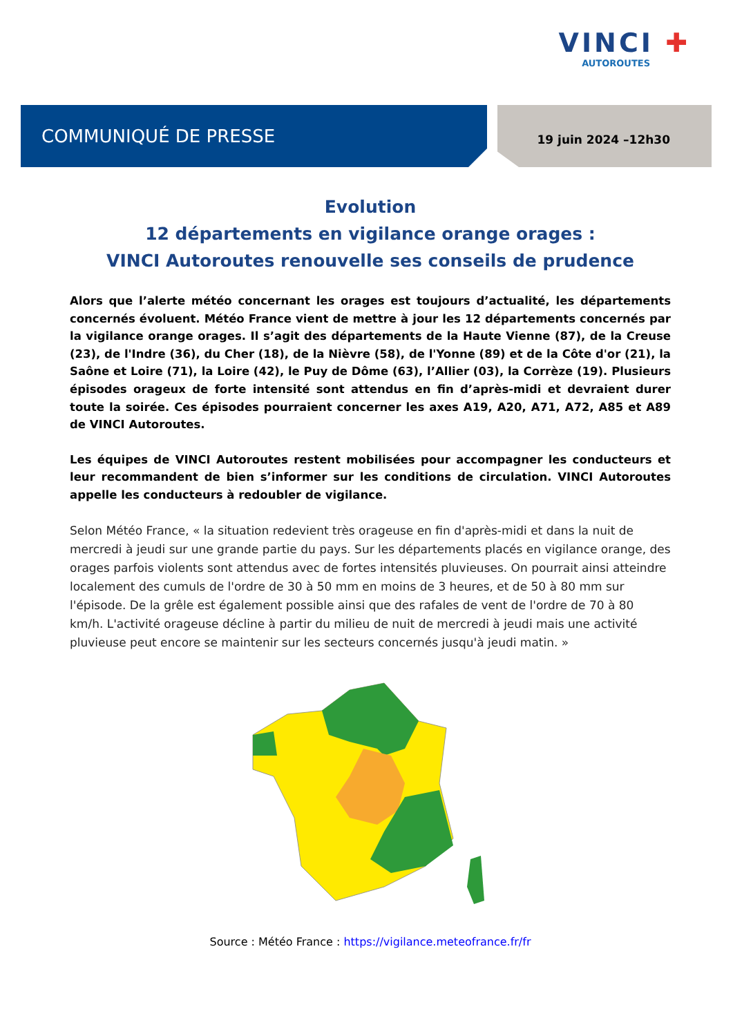VINCI ✚
AUTOROUTES
COMMUNIQUÉ DE PRESSE 19 juin 2024 –12h30
Evolution
12 départements en vigilance orange orages :
VINCI Autoroutes renouvelle ses conseils de prudence
Alors que l’alerte météo concernant les orages est toujours d’actualité, les départements concernés évoluent. Météo France vient de mettre à jour les 12 départements concernés par la vigilance orange orages. Il s’agit des départements de la Haute Vienne (87), de la Creuse (23), de l'Indre (36), du Cher (18), de la Nièvre (58), de l'Yonne (89) et de la Côte d'or (21), la Saône et Loire (71), la Loire (42), le Puy de Dôme (63), l’Allier (03), la Corrèze (19). Plusieurs épisodes orageux de forte intensité sont attendus en fin d’après-midi et devraient durer toute la soirée. Ces épisodes pourraient concerner les axes A19, A20, A71, A72, A85 et A89 de VINCI Autoroutes.
Les équipes de VINCI Autoroutes restent mobilisées pour accompagner les conducteurs et leur recommandent de bien s’informer sur les conditions de circulation. VINCI Autoroutes appelle les conducteurs à redoubler de vigilance.
Selon Météo France, « la situation redevient très orageuse en fin d'après-midi et dans la nuit de mercredi à jeudi sur une grande partie du pays. Sur les départements placés en vigilance orange, des orages parfois violents sont attendus avec de fortes intensités pluvieuses. On pourrait ainsi atteindre localement des cumuls de l'ordre de 30 à 50 mm en moins de 3 heures, et de 50 à 80 mm sur l'épisode. De la grêle est également possible ainsi que des rafales de vent de l'ordre de 70 à 80 km/h. L'activité orageuse décline à partir du milieu de nuit de mercredi à jeudi mais une activité pluvieuse peut encore se maintenir sur les secteurs concernés jusqu'à jeudi matin. »
Source : Météo France : https://vigilance.meteofrance.fr/fr